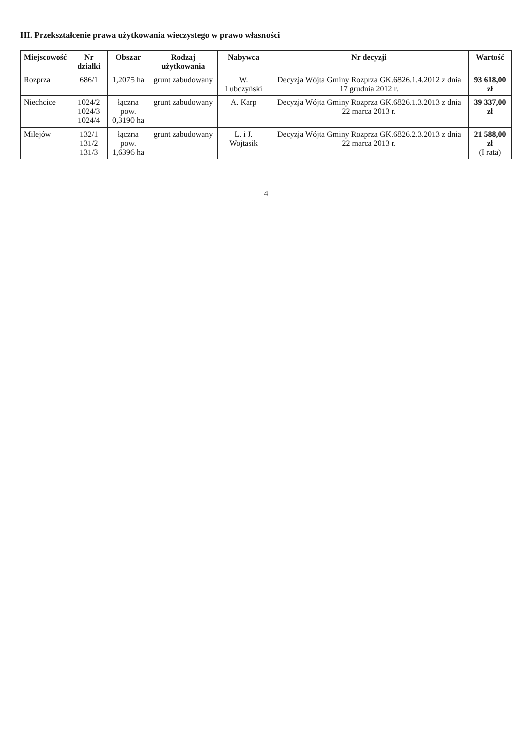III. Przekształcenie prawa użytkowania wieczystego w prawo własności
| Miejscowość | Nr działki | Obszar | Rodzaj użytkowania | Nabywca | Nr decyzji | Wartość |
| --- | --- | --- | --- | --- | --- | --- |
| Rozprza | 686/1 | 1,2075 ha | grunt zabudowany | W. Lubczyński | Decyzja Wójta Gminy Rozprza GK.6826.1.4.2012 z dnia 17 grudnia 2012 r. | 93 618,00 zł |
| Niechcice | 1024/2 1024/3 1024/4 | łączna pow. 0,3190 ha | grunt zabudowany | A. Karp | Decyzja Wójta Gminy Rozprza GK.6826.1.3.2013 z dnia 22 marca 2013 r. | 39 337,00 zł |
| Milejów | 132/1 131/2 131/3 | łączna pow. 1,6396 ha | grunt zabudowany | L. i J. Wojtasik | Decyzja Wójta Gminy Rozprza GK.6826.2.3.2013 z dnia 22 marca 2013 r. | 21 588,00 zł (I rata) |
4